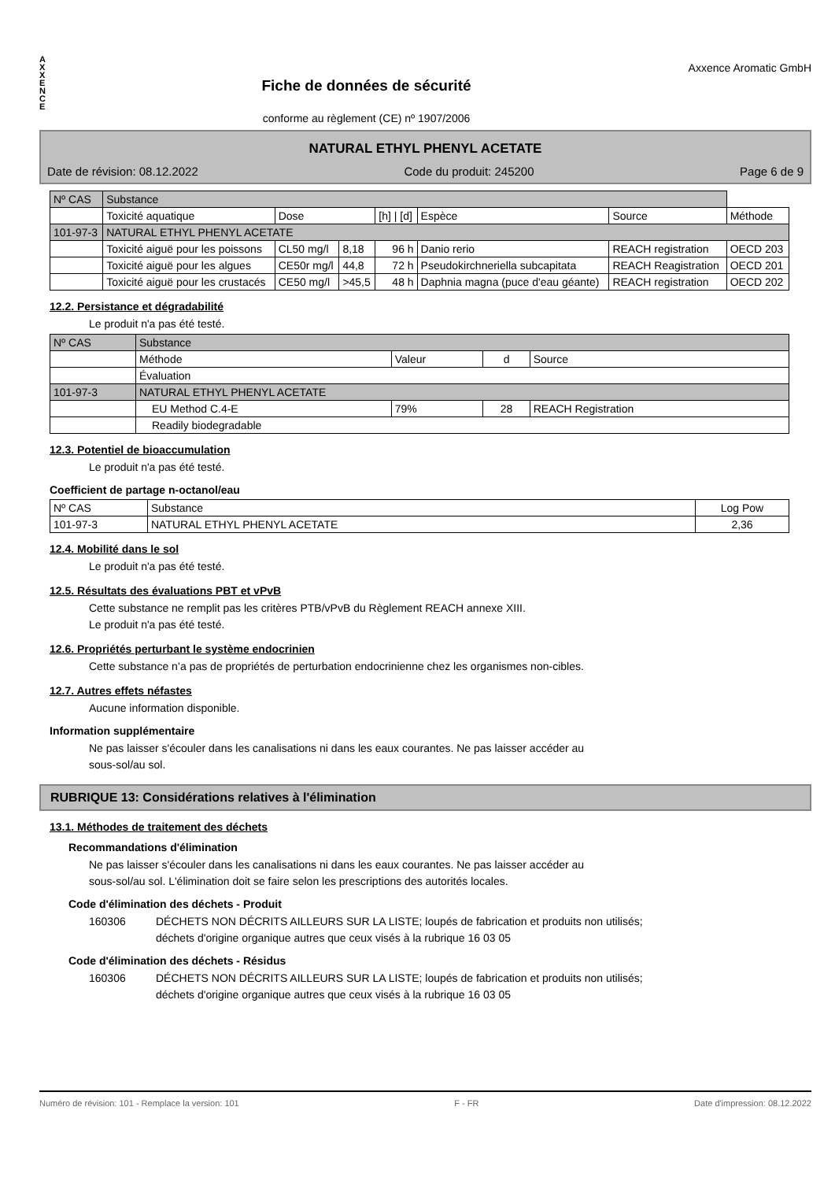A
X
X
E
N
C
E
Fiche de données de sécurité
conforme au règlement (CE) nº 1907/2006
Axxence Aromatic GmbH
NATURAL ETHYL PHENYL ACETATE
Date de révision: 08.12.2022 Code du produit: 245200 Page 6 de 9
| Nº CAS | Substance | | | | | | |
| --- | --- | --- | --- | --- | --- | --- | --- |
| | Toxicité aquatique | Dose | | [h] / [d] | Espèce | Source | Méthode |
| 101-97-3 | NATURAL ETHYL PHENYL ACETATE | | | | | | |
| | Toxicité aiguë pour les poissons | CL50 mg/l | 8,18 | 96 h | Danio rerio | REACH registration | OECD 203 |
| | Toxicité aiguë pour les algues | CE50r mg/l | 44,8 | 72 h | Pseudokirchneriella subcapitata | REACH Reagistration | OECD 201 |
| | Toxicité aiguë pour les crustacés | CE50 mg/l | >45,5 | 48 h | Daphnia magna (puce d'eau géante) | REACH registration | OECD 202 |
12.2. Persistance et dégradabilité
Le produit n'a pas été testé.
| Nº CAS | Substance | | | |
| --- | --- | --- | --- | --- |
| | Méthode | Valeur | d | Source |
| | Évaluation | | | |
| 101-97-3 | NATURAL ETHYL PHENYL ACETATE | | | |
| | EU Method C.4-E | 79% | 28 | REACH Registration |
| | Readily biodegradable | | | |
12.3. Potentiel de bioaccumulation
Le produit n'a pas été testé.
Coefficient de partage n-octanol/eau
| Nº CAS | Substance | Log Pow |
| --- | --- | --- |
| 101-97-3 | NATURAL ETHYL PHENYL ACETATE | 2,36 |
12.4. Mobilité dans le sol
Le produit n'a pas été testé.
12.5. Résultats des évaluations PBT et vPvB
Cette substance ne remplit pas les critères PTB/vPvB du Règlement REACH annexe XIII.
Le produit n'a pas été testé.
12.6. Propriétés perturbant le système endocrinien
Cette substance n’a pas de propriétés de perturbation endocrinienne chez les organismes non-cibles.
12.7. Autres effets néfastes
Aucune information disponible.
Information supplémentaire
Ne pas laisser s'écouler dans les canalisations ni dans les eaux courantes. Ne pas laisser accéder au
sous-sol/au sol.
RUBRIQUE 13: Considérations relatives à l'élimination
13.1. Méthodes de traitement des déchets
Recommandations d'élimination
Ne pas laisser s'écouler dans les canalisations ni dans les eaux courantes. Ne pas laisser accéder au
sous-sol/au sol. L'élimination doit se faire selon les prescriptions des autorités locales.
Code d'élimination des déchets - Produit
160306 DÉCHETS NON DÉCRITS AILLEURS SUR LA LISTE; loupés de fabrication et produits non utilisés;
déchets d'origine organique autres que ceux visés à la rubrique 16 03 05
Code d'élimination des déchets - Résidus
160306 DÉCHETS NON DÉCRITS AILLEURS SUR LA LISTE; loupés de fabrication et produits non utilisés;
déchets d'origine organique autres que ceux visés à la rubrique 16 03 05
Numéro de révision: 101 - Remplace la version: 101 F - FR Date d'impression: 08.12.2022